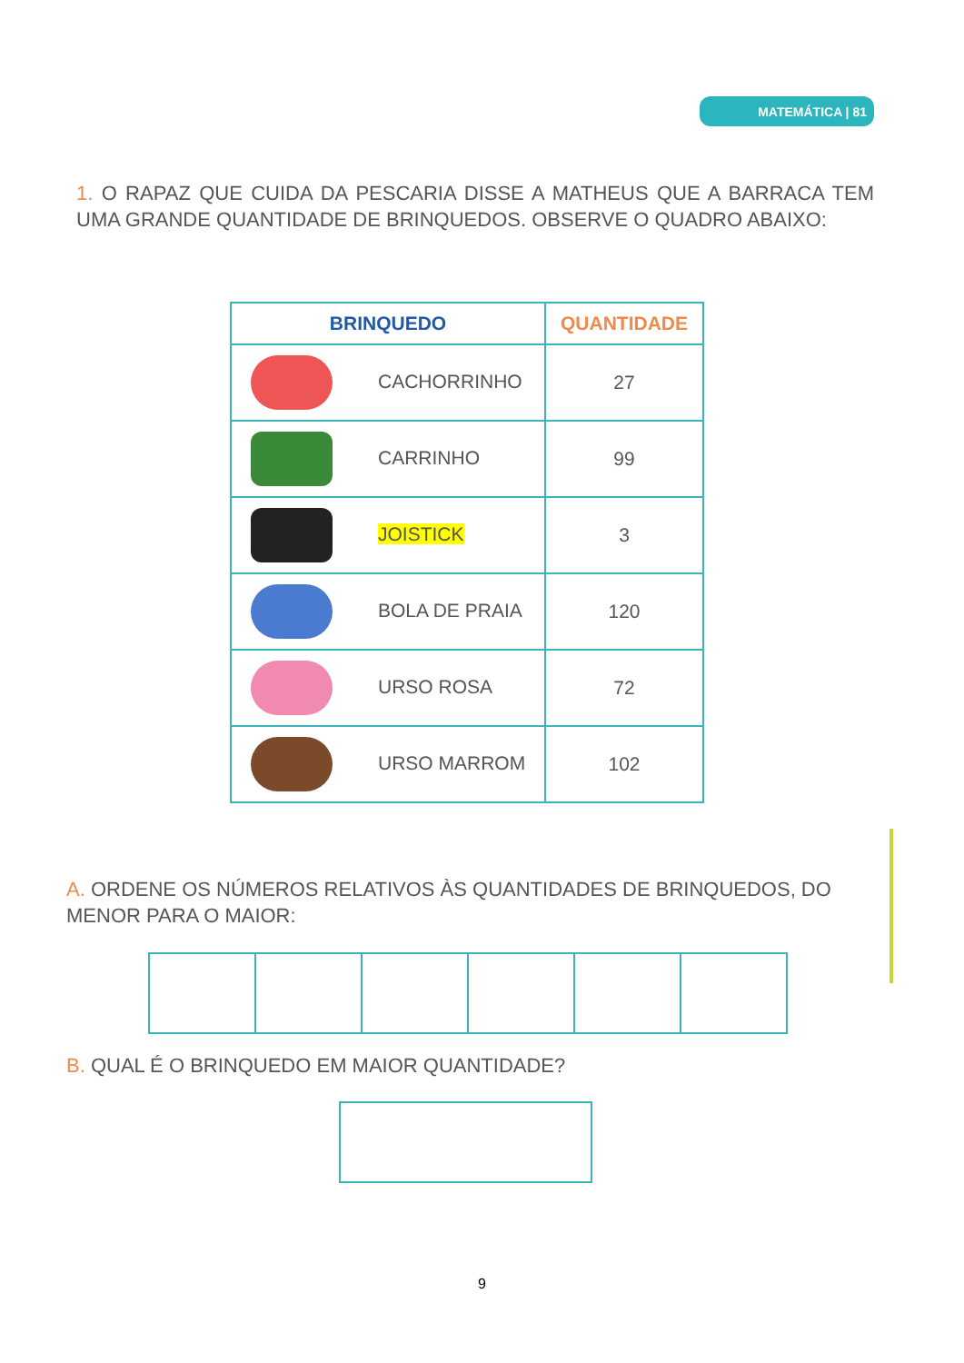MATEMÁTICA | 81
1. O RAPAZ QUE CUIDA DA PESCARIA DISSE A MATHEUS QUE A BARRACA TEM UMA GRANDE QUANTIDADE DE BRINQUEDOS. OBSERVE O QUADRO ABAIXO:
| BRINQUEDO | QUANTIDADE |
| --- | --- |
| CACHORRINHO | 27 |
| CARRINHO | 99 |
| JOISTICK | 3 |
| BOLA DE PRAIA | 120 |
| URSO ROSA | 72 |
| URSO MARROM | 102 |
A. ORDENE OS NÚMEROS RELATIVOS ÀS QUANTIDADES DE BRINQUEDOS, DO MENOR PARA O MAIOR:
B. QUAL É O BRINQUEDO EM MAIOR QUANTIDADE?
9